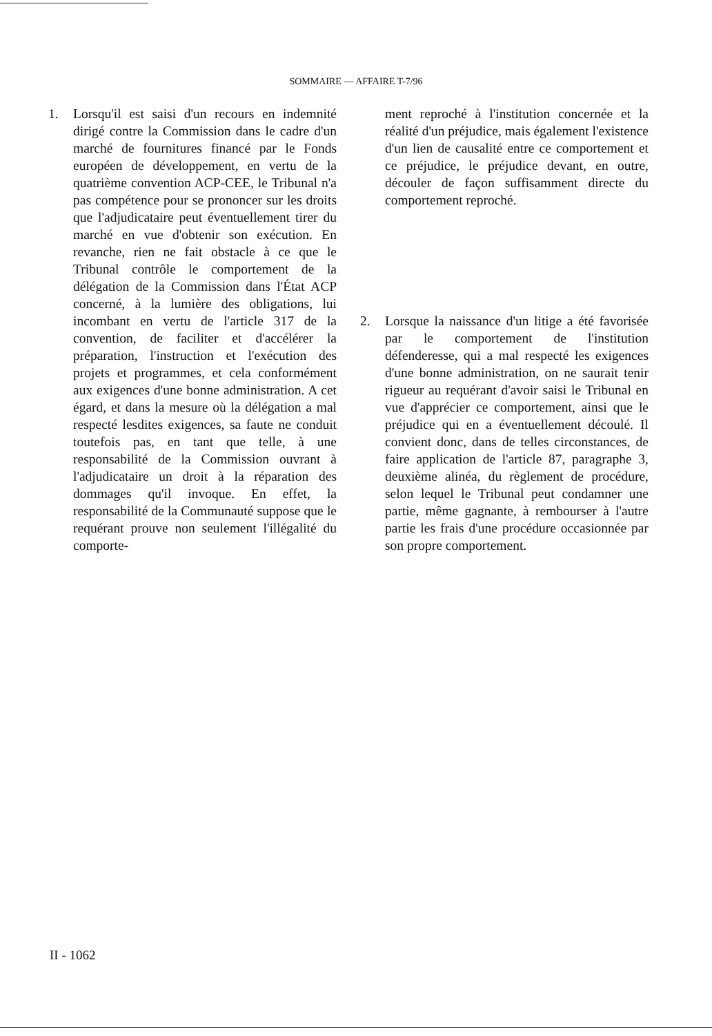SOMMAIRE — AFFAIRE T-7/96
1. Lorsqu'il est saisi d'un recours en indemnité dirigé contre la Commission dans le cadre d'un marché de fournitures financé par le Fonds européen de développement, en vertu de la quatrième convention ACP-CEE, le Tribunal n'a pas compétence pour se prononcer sur les droits que l'adjudicataire peut éventuellement tirer du marché en vue d'obtenir son exécution. En revanche, rien ne fait obstacle à ce que le Tribunal contrôle le comportement de la délégation de la Commission dans l'État ACP concerné, à la lumière des obligations, lui incombant en vertu de l'article 317 de la convention, de faciliter et d'accélérer la préparation, l'instruction et l'exécution des projets et programmes, et cela conformément aux exigences d'une bonne administration. A cet égard, et dans la mesure où la délégation a mal respecté lesdites exigences, sa faute ne conduit toutefois pas, en tant que telle, à une responsabilité de la Commission ouvrant à l'adjudicataire un droit à la réparation des dommages qu'il invoque. En effet, la responsabilité de la Communauté suppose que le requérant prouve non seulement l'illégalité du comporte-
ment reproché à l'institution concernée et la réalité d'un préjudice, mais également l'existence d'un lien de causalité entre ce comportement et ce préjudice, le préjudice devant, en outre, découler de façon suffisamment directe du comportement reproché.
2. Lorsque la naissance d'un litige a été favorisée par le comportement de l'institution défenderesse, qui a mal respecté les exigences d'une bonne administration, on ne saurait tenir rigueur au requérant d'avoir saisi le Tribunal en vue d'apprécier ce comportement, ainsi que le préjudice qui en a éventuellement découlé. Il convient donc, dans de telles circonstances, de faire application de l'article 87, paragraphe 3, deuxième alinéa, du règlement de procédure, selon lequel le Tribunal peut condamner une partie, même gagnante, à rembourser à l'autre partie les frais d'une procédure occasionnée par son propre comportement.
II - 1062